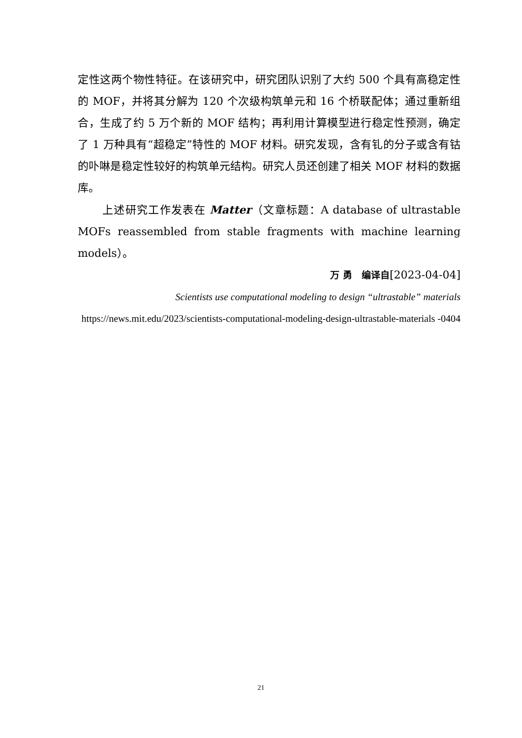定性这两个物性特征。在该研究中，研究团队识别了大约 500 个具有高稳定性的 MOF，并将其分解为 120 个次级构筑单元和 16 个桥联配体；通过重新组合，生成了约 5 万个新的 MOF 结构；再利用计算模型进行稳定性预测，确定了 1 万种具有“超稳定”特性的 MOF 材料。研究发现，含有钆的分子或含有钴的卟啉是稳定性较好的构筑单元结构。研究人员还创建了相关 MOF 材料的数据库。
上述研究工作发表在 Matter（文章标题：A database of ultrastable MOFs reassembled from stable fragments with machine learning models）。
万 勇　编译自[2023-04-04]
Scientists use computational modeling to design “ultrastable” materials
https://news.mit.edu/2023/scientists-computational-modeling-design-ultrastable-materials -0404
21